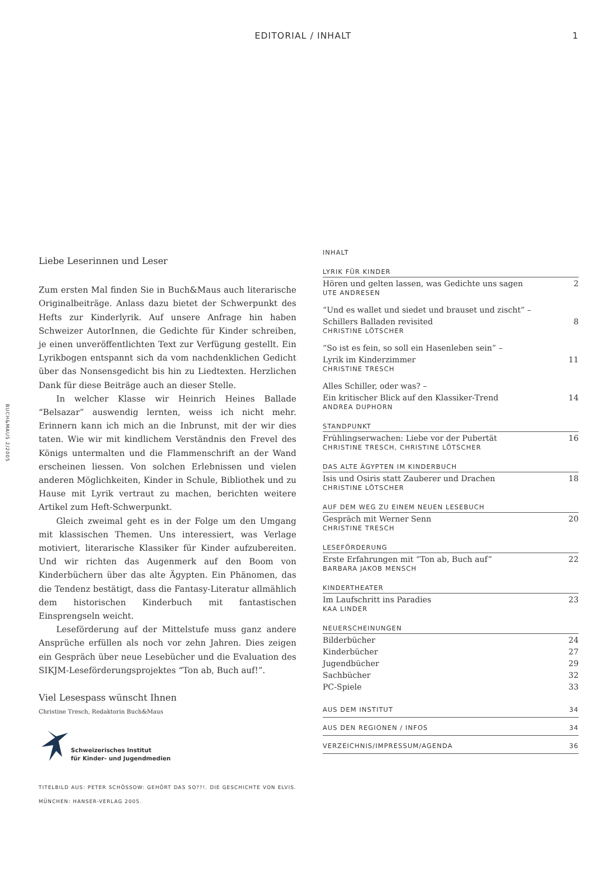EDITORIAL / INHALT 1
BUCH&MAUS 2/2005
Liebe Leserinnen und Leser
Zum ersten Mal finden Sie in Buch&Maus auch literarische Originalbeiträge. Anlass dazu bietet der Schwerpunkt des Hefts zur Kinderlyrik. Auf unsere Anfrage hin haben Schweizer AutorInnen, die Gedichte für Kinder schreiben, je einen unveröffentlichten Text zur Verfügung gestellt. Ein Lyrikbogen entspannt sich da vom nachdenklichen Gedicht über das Nonsensgedicht bis hin zu Liedtexten. Herzlichen Dank für diese Beiträge auch an dieser Stelle.
In welcher Klasse wir Heinrich Heines Ballade “Belsazar” auswendig lernten, weiss ich nicht mehr. Erinnern kann ich mich an die Inbrunst, mit der wir dies taten. Wie wir mit kindlichem Verständnis den Frevel des Königs untermalten und die Flammenschrift an der Wand erscheinen liessen. Von solchen Erlebnissen und vielen anderen Möglichkeiten, Kinder in Schule, Bibliothek und zu Hause mit Lyrik vertraut zu machen, berichten weitere Artikel zum Heft-Schwerpunkt.
Gleich zweimal geht es in der Folge um den Umgang mit klassischen Themen. Uns interessiert, was Verlage motiviert, literarische Klassiker für Kinder aufzubereiten. Und wir richten das Augenmerk auf den Boom von Kinderbüchern über das alte Ägypten. Ein Phänomen, das die Tendenz bestätigt, dass die Fantasy-Literatur allmählich dem historischen Kinderbuch mit fantastischen Einsprengseln weicht.
Leseförderung auf der Mittelstufe muss ganz andere Ansprüche erfüllen als noch vor zehn Jahren. Dies zeigen ein Gespräch über neue Lesebücher und die Evaluation des SIKJM-Leseförderungsprojektes “Ton ab, Buch auf!”.
Viel Lesespass wünscht Ihnen
Christine Tresch, Redaktorin Buch&Maus
Schweizerisches Institut
für Kinder- und Jugendmedien
TITELBILD AUS: PETER SCHÖSSOW: GEHÖRT DAS SO??!. DIE GESCHICHTE VON ELVIS. MÜNCHEN: HANSER-VERLAG 2005.
INHALT
LYRIK FÜR KINDER
Hören und gelten lassen, was Gedichte uns sagen 2
UTE ANDRESEN
“Und es wallet und siedet und brauset und zischt” –
Schillers Balladen revisited
8
CHRISTINE LÖTSCHER
“So ist es fein, so soll ein Hasenleben sein” –
Lyrik im Kinderzimmer
11
CHRISTINE TRESCH
Alles Schiller, oder was? –
Ein kritischer Blick auf den Klassiker-Trend
14
ANDREA DUPHORN
STANDPUNKT
Frühlingserwachen: Liebe vor der Pubertät 16
CHRISTINE TRESCH, CHRISTINE LÖTSCHER
DAS ALTE ÄGYPTEN IM KINDERBUCH
Isis und Osiris statt Zauberer und Drachen 18
CHRISTINE LÖTSCHER
AUF DEM WEG ZU EINEM NEUEN LESEBUCH
Gespräch mit Werner Senn 20
CHRISTINE TRESCH
LESEFÖRDERUNG
Erste Erfahrungen mit “Ton ab, Buch auf” 22
BARBARA JAKOB MENSCH
KINDERTHEATER
Im Laufschritt ins Paradies 23
KAA LINDER
NEUERSCHEINUNGEN
Bilderbücher 24
Kinderbücher 27
Jugendbücher 29
Sachbücher 32
PC-Spiele 33
AUS DEM INSTITUT 34
AUS DEN REGIONEN / INFOS 34
VERZEICHNIS/IMPRESSUM/AGENDA 36